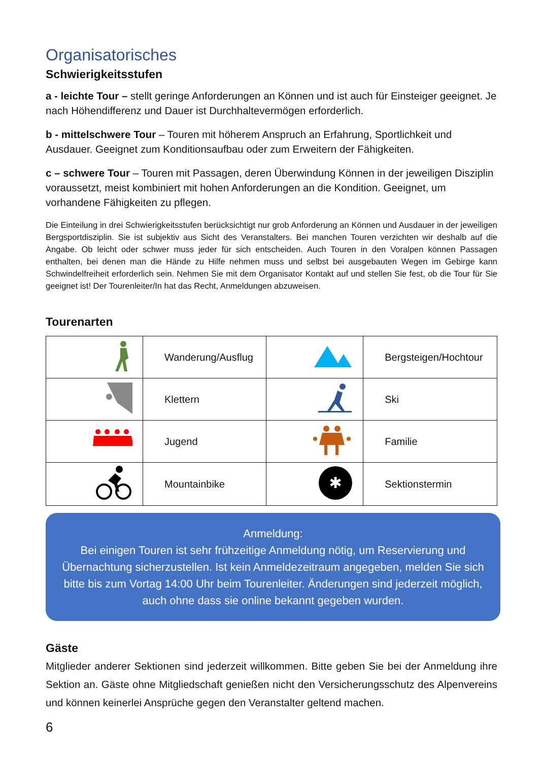Organisatorisches
Schwierigkeitsstufen
a - leichte Tour – stellt geringe Anforderungen an Können und ist auch für Einsteiger geeignet. Je nach Höhendifferenz und Dauer ist Durchhaltevermögen erforderlich.
b - mittelschwere Tour – Touren mit höherem Anspruch an Erfahrung, Sportlichkeit und Ausdauer. Geeignet zum Konditionsaufbau oder zum Erweitern der Fähigkeiten.
c – schwere Tour – Touren mit Passagen, deren Überwindung Können in der jeweiligen Disziplin voraussetzt, meist kombiniert mit hohen Anforderungen an die Kondition. Geeignet, um vorhandene Fähigkeiten zu pflegen.
Die Einteilung in drei Schwierigkeitsstufen berücksichtigt nur grob Anforderung an Können und Ausdauer in der jeweiligen Bergsportdisziplin. Sie ist subjektiv aus Sicht des Veranstalters. Bei manchen Touren verzichten wir deshalb auf die Angabe. Ob leicht oder schwer muss jeder für sich entscheiden. Auch Touren in den Voralpen können Passagen enthalten, bei denen man die Hände zu Hilfe nehmen muss und selbst bei ausgebauten Wegen im Gebirge kann Schwindelfreiheit erforderlich sein. Nehmen Sie mit dem Organisator Kontakt auf und stellen Sie fest, ob die Tour für Sie geeignet ist! Der Tourenleiter/In hat das Recht, Anmeldungen abzuweisen.
Tourenarten
| | Wanderung/Ausflug | | Bergsteigen/Hochtour |
| | Klettern | | Ski |
| | Jugend | | Familie |
| | Mountainbike | ✱ | Sektionstermin |
Anmeldung:
Bei einigen Touren ist sehr frühzeitige Anmeldung nötig, um Reservierung und Übernachtung sicherzustellen. Ist kein Anmeldezeitraum angegeben, melden Sie sich bitte bis zum Vortag 14:00 Uhr beim Tourenleiter. Änderungen sind jederzeit möglich, auch ohne dass sie online bekannt gegeben wurden.
Gäste
Mitglieder anderer Sektionen sind jederzeit willkommen. Bitte geben Sie bei der Anmeldung ihre Sektion an. Gäste ohne Mitgliedschaft genießen nicht den Versicherungsschutz des Alpenvereins und können keinerlei Ansprüche gegen den Veranstalter geltend machen.
6